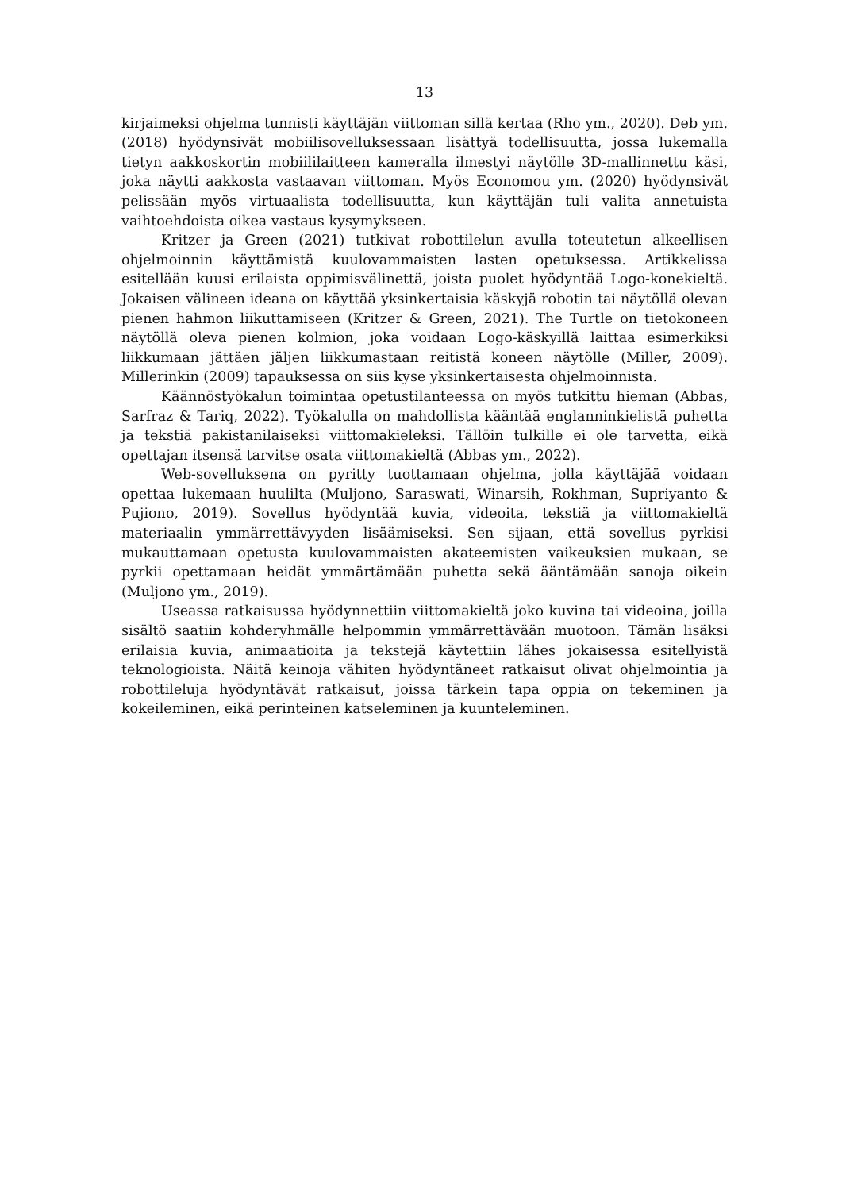13
kirjaimeksi ohjelma tunnisti käyttäjän viittoman sillä kertaa (Rho ym., 2020). Deb ym. (2018) hyödynsivät mobiilisovelluksessaan lisättyä todellisuutta, jossa lukemalla tietyn aakkoskortin mobiililaitteen kameralla ilmestyi näytölle 3D-mallinnettu käsi, joka näytti aakkosta vastaavan viittoman. Myös Economou ym. (2020) hyödynsivät pelissään myös virtuaalista todellisuutta, kun käyttäjän tuli valita annetuista vaihtoehdoista oikea vastaus kysymykseen.
Kritzer ja Green (2021) tutkivat robottilelun avulla toteutetun alkeellisen ohjelmoinnin käyttämistä kuulovammaisten lasten opetuksessa. Artikkelissa esitellään kuusi erilaista oppimisvälinettä, joista puolet hyödyntää Logo-konekieltä. Jokaisen välineen ideana on käyttää yksinkertaisia käskyjä robotin tai näytöllä olevan pienen hahmon liikuttamiseen (Kritzer & Green, 2021). The Turtle on tietokoneen näytöllä oleva pienen kolmion, joka voidaan Logo-käskyillä laittaa esimerkiksi liikkumaan jättäen jäljen liikkumastaan reitistä koneen näytölle (Miller, 2009). Millerinkin (2009) tapauksessa on siis kyse yksinkertaisesta ohjelmoinnista.
Käännöstyökalun toimintaa opetustilanteessa on myös tutkittu hieman (Abbas, Sarfraz & Tariq, 2022). Työkalulla on mahdollista kääntää englanninkielistä puhetta ja tekstiä pakistanilaiseksi viittomakieleksi. Tällöin tulkille ei ole tarvetta, eikä opettajan itsensä tarvitse osata viittomakieltä (Abbas ym., 2022).
Web-sovelluksena on pyritty tuottamaan ohjelma, jolla käyttäjää voidaan opettaa lukemaan huulilta (Muljono, Saraswati, Winarsih, Rokhman, Supriyanto & Pujiono, 2019). Sovellus hyödyntää kuvia, videoita, tekstiä ja viittomakieltä materiaalin ymmärrettävyyden lisäämiseksi. Sen sijaan, että sovellus pyrkisi mukauttamaan opetusta kuulovammaisten akateemisten vaikeuksien mukaan, se pyrkii opettamaan heidät ymmärtämään puhetta sekä ääntämään sanoja oikein (Muljono ym., 2019).
Useassa ratkaisussa hyödynnettiin viittomakieltä joko kuvina tai videoina, joilla sisältö saatiin kohderyhmälle helpommin ymmärrettävään muotoon. Tämän lisäksi erilaisia kuvia, animaatioita ja tekstejä käytettiin lähes jokaisessa esitellyistä teknologioista. Näitä keinoja vähiten hyödyntäneet ratkaisut olivat ohjelmointia ja robottileluja hyödyntävät ratkaisut, joissa tärkein tapa oppia on tekeminen ja kokeileminen, eikä perinteinen katseleminen ja kuunteleminen.